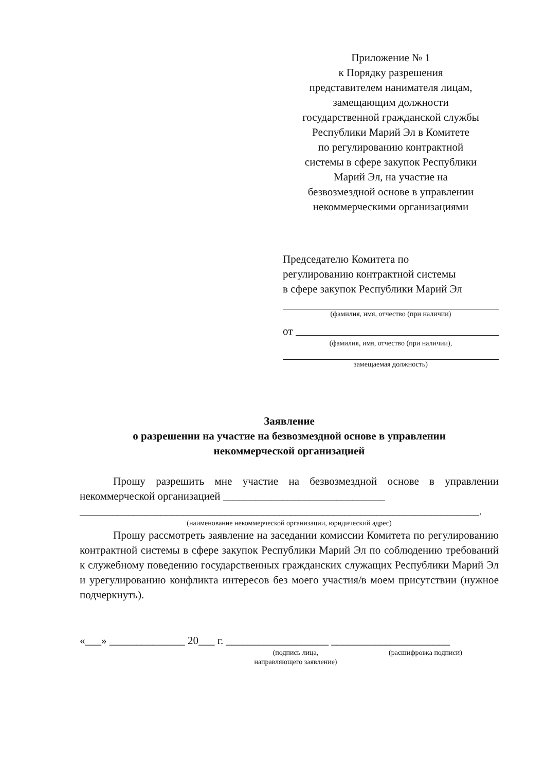Приложение № 1
к Порядку разрешения
представителем нанимателя лицам,
замещающим должности
государственной гражданской службы
Республики Марий Эл в Комитете
по регулированию контрактной
системы в сфере закупок Республики
Марий Эл, на участие на
безвозмездной основе в управлении
некоммерческими организациями
Председателю Комитета по
регулированию контрактной системы
в сфере закупок Республики Марий Эл
(фамилия, имя, отчество (при наличии)
от
(фамилия, имя, отчество (при наличии),
замещаемая должность)
Заявление
о разрешении на участие на безвозмездной основе в управлении
некоммерческой организацией
Прошу разрешить мне участие на безвозмездной основе в управлении некоммерческой организацией ______________________________
__________________________________________________________________________.
(наименование некоммерческой организации, юридический адрес)
Прошу рассмотреть заявление на заседании комиссии Комитета по регулированию контрактной системы в сфере закупок Республики Марий Эл по соблюдению требований к служебному поведению государственных гражданских служащих Республики Марий Эл и урегулированию конфликта интересов без моего участия/в моем присутствии (нужное подчеркнуть).
«___» ______________ 20___ г. ___________________ ______________________
(подпись лица,
направляющего заявление)
(расшифровка подписи)